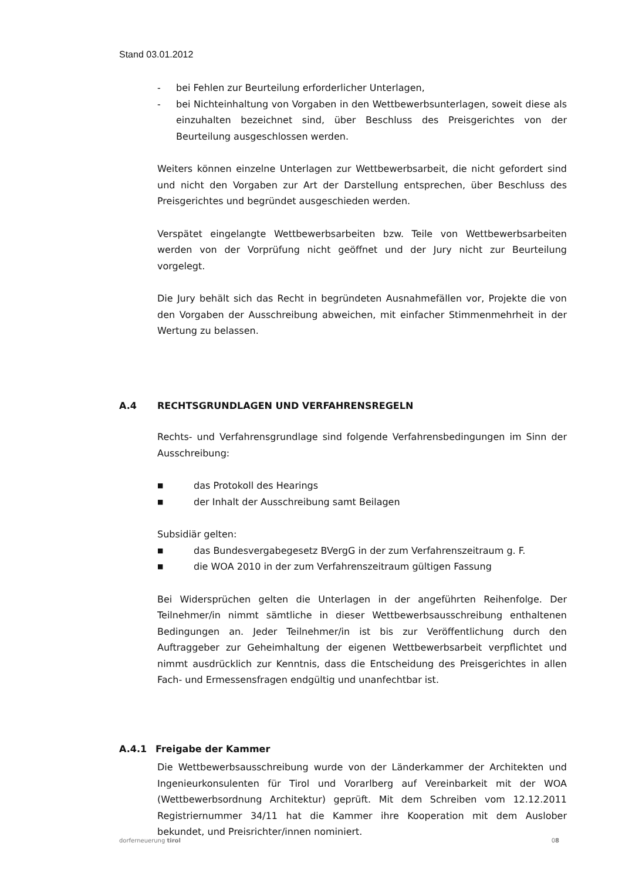Stand 03.01.2012
- bei Fehlen zur Beurteilung erforderlicher Unterlagen,
- bei Nichteinhaltung von Vorgaben in den Wettbewerbsunterlagen, soweit diese als einzuhalten bezeichnet sind, über Beschluss des Preisgerichtes von der Beurteilung ausgeschlossen werden.
Weiters können einzelne Unterlagen zur Wettbewerbsarbeit, die nicht gefordert sind und nicht den Vorgaben zur Art der Darstellung entsprechen, über Beschluss des Preisgerichtes und begründet ausgeschieden werden.
Verspätet eingelangte Wettbewerbsarbeiten bzw. Teile von Wettbewerbsarbeiten werden von der Vorprüfung nicht geöffnet und der Jury nicht zur Beurteilung vorgelegt.
Die Jury behält sich das Recht in begründeten Ausnahmefällen vor, Projekte die von den Vorgaben der Ausschreibung abweichen, mit einfacher Stimmenmehrheit in der Wertung zu belassen.
A.4 RECHTSGRUNDLAGEN UND VERFAHRENSREGELN
Rechts- und Verfahrensgrundlage sind folgende Verfahrensbedingungen im Sinn der Ausschreibung:
■ das Protokoll des Hearings
■ der Inhalt der Ausschreibung samt Beilagen
Subsidiär gelten:
■ das Bundesvergabegesetz BVergG in der zum Verfahrenszeitraum g. F.
■ die WOA 2010 in der zum Verfahrenszeitraum gültigen Fassung
Bei Widersprüchen gelten die Unterlagen in der angeführten Reihenfolge. Der Teilnehmer/in nimmt sämtliche in dieser Wettbewerbsausschreibung enthaltenen Bedingungen an. Jeder Teilnehmer/in ist bis zur Veröffentlichung durch den Auftraggeber zur Geheimhaltung der eigenen Wettbewerbsarbeit verpflichtet und nimmt ausdrücklich zur Kenntnis, dass die Entscheidung des Preisgerichtes in allen Fach- und Ermessensfragen endgültig und unanfechtbar ist.
A.4.1 Freigabe der Kammer
Die Wettbewerbsausschreibung wurde von der Länderkammer der Architekten und Ingenieurkonsulenten für Tirol und Vorarlberg auf Vereinbarkeit mit der WOA (Wettbewerbsordnung Architektur) geprüft. Mit dem Schreiben vom 12.12.2011 Registriernummer 34/11 hat die Kammer ihre Kooperation mit dem Auslober bekundet, und Preisrichter/innen nominiert.
dorferneuerung tirol 08